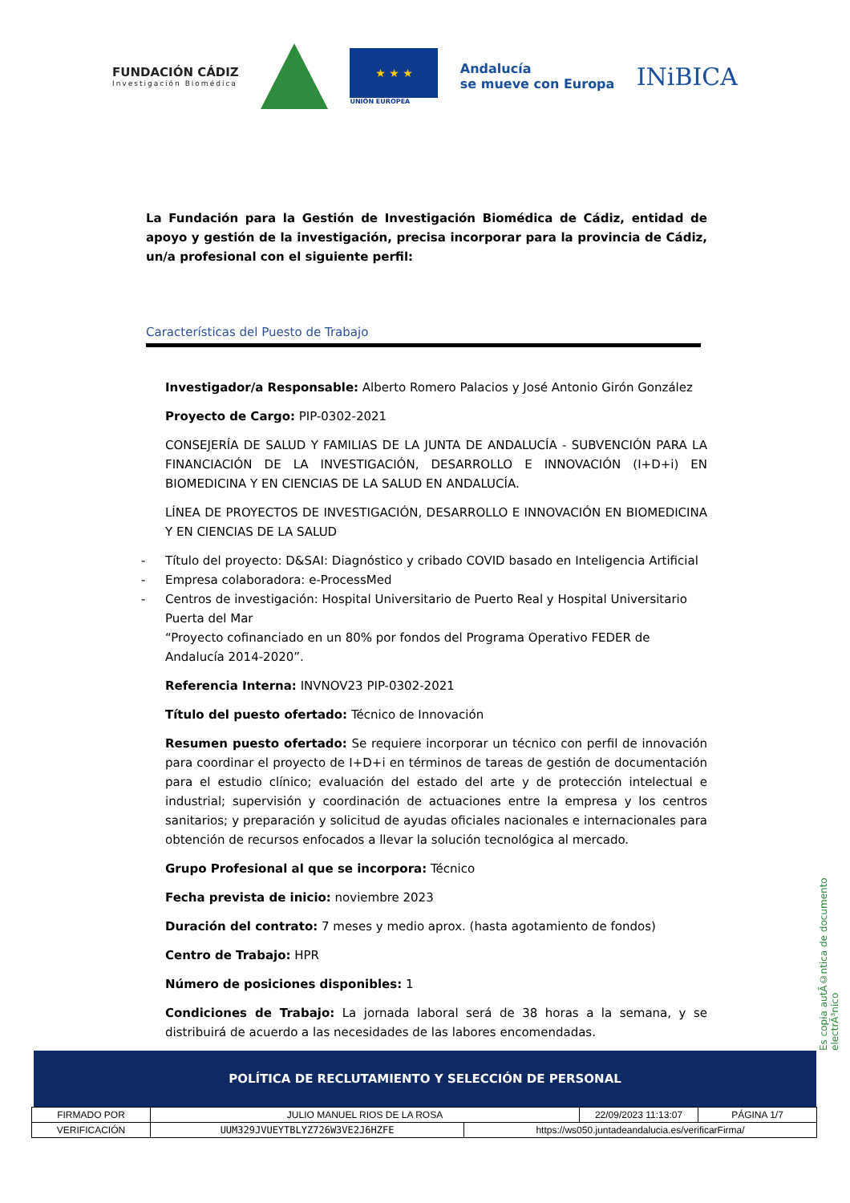FUNDACIÓN CÁDIZ
Investigación Biomédica
★ ★ ★
UNIÓN EUROPEA
Andalucía
se mueve con Europa
INiBICA
La Fundación para la Gestión de Investigación Biomédica de Cádiz, entidad de apoyo y gestión de la investigación, precisa incorporar para la provincia de Cádiz, un/a profesional con el siguiente perfil:
Características del Puesto de Trabajo
Investigador/a Responsable: Alberto Romero Palacios y José Antonio Girón González
Proyecto de Cargo: PIP-0302-2021
CONSEJERÍA DE SALUD Y FAMILIAS DE LA JUNTA DE ANDALUCÍA - SUBVENCIÓN PARA LA FINANCIACIÓN DE LA INVESTIGACIÓN, DESARROLLO E INNOVACIÓN (I+D+i) EN BIOMEDICINA Y EN CIENCIAS DE LA SALUD EN ANDALUCÍA.
LÍNEA DE PROYECTOS DE INVESTIGACIÓN, DESARROLLO E INNOVACIÓN EN BIOMEDICINA Y EN CIENCIAS DE LA SALUD
- Título del proyecto: D&SAI: Diagnóstico y cribado COVID basado en Inteligencia Artificial
- Empresa colaboradora: e-ProcessMed
- Centros de investigación: Hospital Universitario de Puerto Real y Hospital Universitario Puerta del Mar
“Proyecto cofinanciado en un 80% por fondos del Programa Operativo FEDER de Andalucía 2014-2020”.
Referencia Interna: INVNOV23 PIP-0302-2021
Título del puesto ofertado: Técnico de Innovación
Resumen puesto ofertado: Se requiere incorporar un técnico con perfil de innovación para coordinar el proyecto de I+D+i en términos de tareas de gestión de documentación para el estudio clínico; evaluación del estado del arte y de protección intelectual e industrial; supervisión y coordinación de actuaciones entre la empresa y los centros sanitarios; y preparación y solicitud de ayudas oficiales nacionales e internacionales para obtención de recursos enfocados a llevar la solución tecnológica al mercado.
Grupo Profesional al que se incorpora: Técnico
Fecha prevista de inicio: noviembre 2023
Duración del contrato: 7 meses y medio aprox. (hasta agotamiento de fondos)
Centro de Trabajo: HPR
Número de posiciones disponibles: 1
Condiciones de Trabajo: La jornada laboral será de 38 horas a la semana, y se distribuirá de acuerdo a las necesidades de las labores encomendadas.
Es copia autÃ©ntica de documento electrÃ³nico
POLÍTICA DE RECLUTAMIENTO Y SELECCIÓN DE PERSONAL
| FIRMADO POR | JULIO MANUEL RIOS DE LA ROSA | | 22/09/2023 11:13:07 | PÁGINA 1/7 |
| VERIFICACIÓN | UUM329JVUEYTBLYZ726W3VE2J6HZFE | https://ws050.juntadeandalucia.es/verificarFirma/ | | |